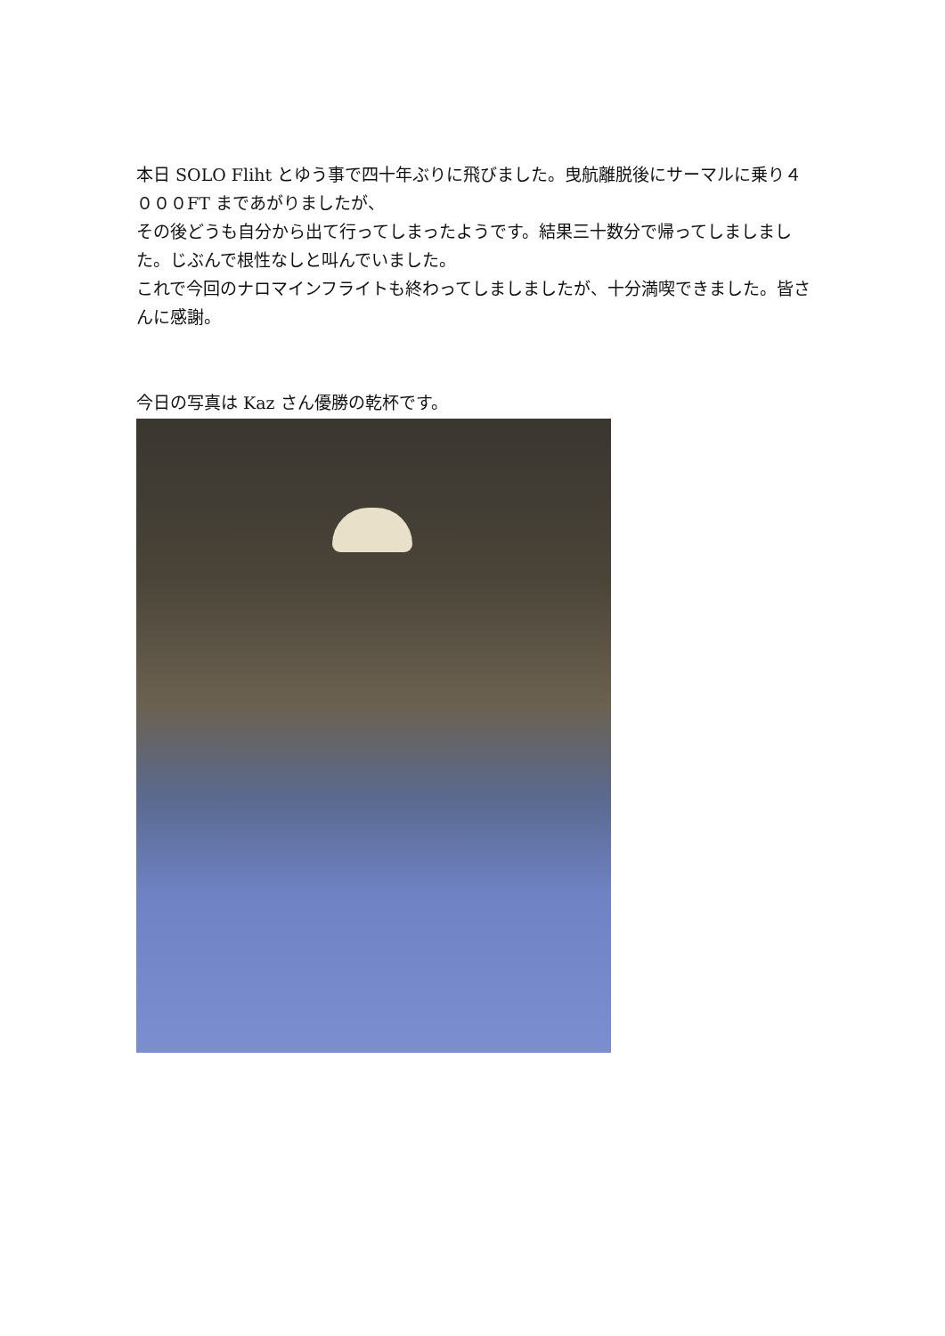本日 SOLO Fliht とゆう事で四十年ぶりに飛びました。曳航離脱後にサーマルに乗り４０００FT まであがりましたが、
その後どうも自分から出て行ってしまったようです。結果三十数分で帰ってしましました。じぶんで根性なしと叫んでいました。
これで今回のナロマインフライトも終わってしましましたが、十分満喫できました。皆さんに感謝。
今日の写真は Kaz さん優勝の乾杯です。